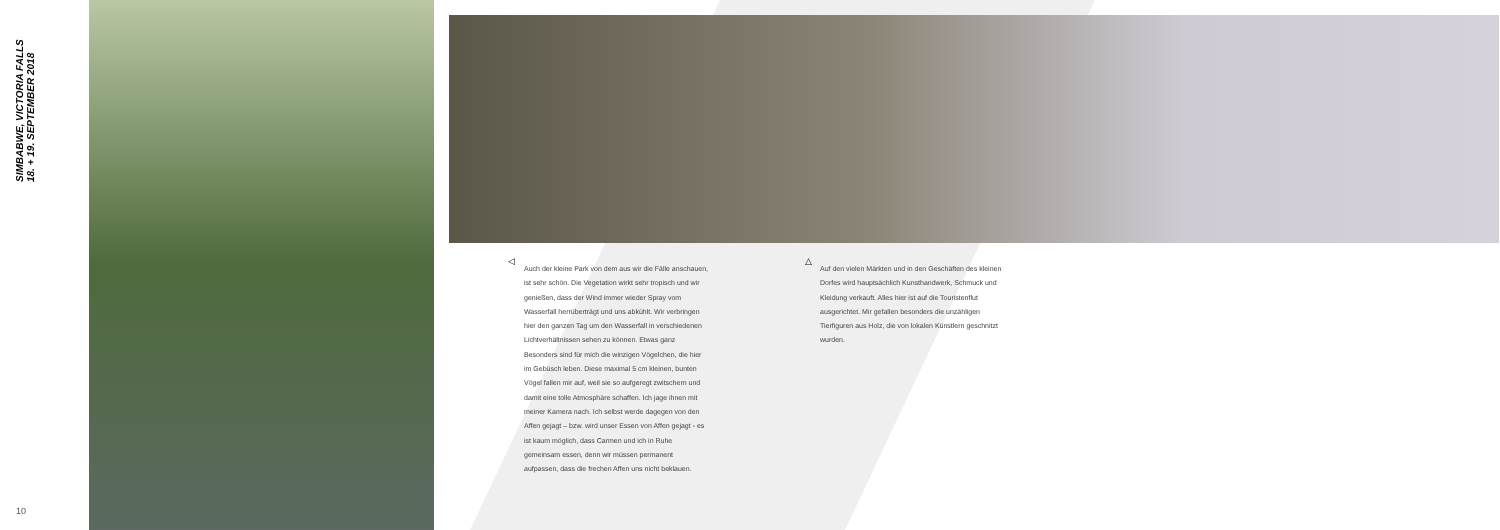SIMBABWE, VICTORIA FALLS
18. + 19. SEPTEMBER 2018
10
◁
Auch der kleine Park von dem aus wir die Fälle anschauen, ist sehr schön. Die Vegetation wirkt sehr tropisch und wir genießen, dass der Wind immer wieder Spray vom Wasserfall herrüberträgt und uns abkühlt. Wir verbringen hier den ganzen Tag um den Wasserfall in verschiedenen Lichtverhältnissen sehen zu können. Etwas ganz Besonders sind für mich die winzigen Vögelchen, die hier im Gebüsch leben. Diese maximal 5 cm kleinen, bunten Vögel fallen mir auf, weil sie so aufgeregt zwitschern und damit eine tolle Atmosphäre schaffen. Ich jage ihnen mit meiner Kamera nach. Ich selbst werde dagegen von den Affen gejagt – bzw. wird unser Essen von Affen gejagt - es ist kaum möglich, dass Carmen und ich in Ruhe gemeinsam essen, denn wir müssen permanent aufpassen, dass die frechen Affen uns nicht beklauen.
△
Auf den vielen Märkten und in den Geschäften des kleinen Dorfes wird hauptsächlich Kunsthandwerk, Schmuck und Kleidung verkauft. Alles hier ist auf die Touristenflut ausgerichtet. Mir gefallen besonders die unzähligen Tierfiguren aus Holz, die von lokalen Künstlern geschnitzt wurden.